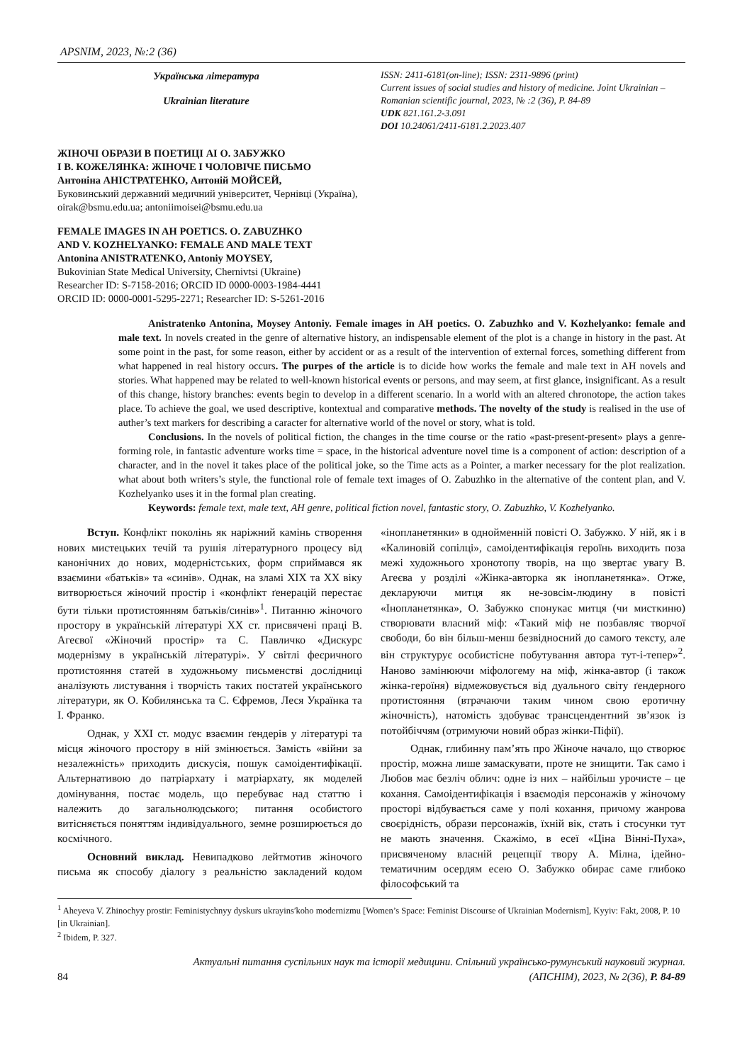APSNIM, 2023, №:2 (36)
Українська література
Ukrainian literature
ISSN: 2411-6181(on-line); ISSN: 2311-9896 (print)
Current issues of social studies and history of medicine. Joint Ukrainian – Romanian scientific journal, 2023, № :2 (36), P. 84-89
UDK 821.161.2-3.091
DOI 10.24061/2411-6181.2.2023.407
ЖІНОЧІ ОБРАЗИ В ПОЕТИЦІ АІ О. ЗАБУЖКО
І В. КОЖЕЛЯНКА: ЖІНОЧЕ І ЧОЛОВІЧЕ ПИСЬМО
Антоніна АНІСТРАТЕНКО, Антоній МОЙСЕЙ,
Буковинський державний медичний університет, Чернівці (Україна),
oirak@bsmu.edu.ua; antoniimoisei@bsmu.edu.ua
FEMALE IMAGES IN AH POETICS. O. ZABUZHKO
AND V. KOZHELYANKO: FEMALE AND MALE TEXT
Antonina ANISTRATENKO, Antoniy MOYSEY,
Bukovinian State Medical University, Chernivtsi (Ukraine)
Researcher ID: S-7158-2016; ORCID ID 0000-0003-1984-4441
ORCID ID: 0000-0001-5295-2271; Researcher ID: S-5261-2016
Anistratenko Antonina, Moysey Antoniy. Female images in AH poetics. O. Zabuzhko and V. Kozhelyanko: female and male text. In novels created in the genre of alternative history, an indispensable element of the plot is a change in history in the past. At some point in the past, for some reason, either by accident or as a result of the intervention of external forces, something different from what happened in real history occurs. The purpes of the article is to dicide how works the female and male text in AH novels and stories. What happened may be related to well-known historical events or persons, and may seem, at first glance, insignificant. As a result of this change, history branches: events begin to develop in a different scenario. In a world with an altered chronotope, the action takes place. To achieve the goal, we used descriptive, kontextual and comparative methods. The novelty of the study is realised in the use of auther’s text markers for describing a caracter for alternative world of the novel or story, what is told.
Conclusions. In the novels of political fiction, the changes in the time course or the ratio «past-present-present» plays a genre-forming role, in fantastic adventure works time = space, in the historical adventure novel time is a component of action: description of a character, and in the novel it takes place of the political joke, so the Time acts as a Pointer, a marker necessary for the plot realization. what about both writers’s style, the functional role of female text images of O. Zabuzhko in the alternative of the content plan, and V. Kozhelyanko uses it in the formal plan creating.
Keywords: female text, male text, AH genre, political fiction novel, fantastic story, O. Zabuzhko, V. Kozhelyanko.
Вступ. Конфлікт поколінь як наріжний камінь створення нових мистецьких течій та рушія літературного процесу від канонічних до нових, модерністських, форм сприймався як взаємини «батьків» та «синів». Однак, на зламі ХІХ та ХХ віку витворюється жіночий простір і «конфлікт ґенерацій перестає бути тільки протистоянням батьків/синів»<sup>1</sup>. Питанню жіночого простору в українській літературі ХХ ст. присвячені праці В. Агеєвої «Жіночий простір» та С. Павличко «Дискурс модернізму в українській літературі». У світлі феєричного протистояння статей в художньому письменстві дослідниці аналізують листування і творчість таких постатей українського літератури, як О. Кобилянська та С. Єфремов, Леся Українка та І. Франко.
Однак, у ХХІ ст. модус взаємин ґендерів у літературі та місця жіночого простору в ній змінюється. Замість «війни за незалежність» приходить дискусія, пошук самоідентифікації. Альтернативою до патріархату і матріархату, як моделей домінування, постає модель, що перебуває над статтю і належить до загальнолюдського; питання особистого витісняється поняттям індивідуального, земне розширюється до космічного.
Основний виклад. Невипадково лейтмотив жіночого письма як способу діалогу з реальністю закладений кодом «інопланетянки» в однойменній повісті О. Забужко. У ній, як і в «Калиновій сопілці», самоідентифікація героїнь виходить поза межі художнього хронотопу творів, на що звертає увагу В. Агеєва у розділі «Жінка-авторка як інопланетянка». Отже, декларуючи митця як не-зовсім-людину в повісті «Інопланетянка», О. Забужко спонукає митця (чи мисткиню) створювати власний міф: «Такий міф не позбавляє творчої свободи, бо він більш-менш безвідносний до самого тексту, але він структурує особистісне побутування автора тут-і-тепер»<sup>2</sup>. Наново замінюючи міфологему на міф, жінка-автор (і також жінка-героїня) відмежовується від дуального світу ґендерного протистояння (втрачаючи таким чином свою еротичну жіночність), натомість здобуває трансцендентний зв’язок із потойбіччям (отримуючи новий образ жінки-Піфії).
Однак, глибинну пам’ять про Жіноче начало, що створює простір, можна лише замаскувати, проте не знищити. Так само і Любов має безліч облич: одне із них – найбільш урочисте – це кохання. Самоідентифікація і взаємодія персонажів у жіночому просторі відбувається саме у полі кохання, причому жанрова своєрідність, образи персонажів, їхній вік, стать і стосунки тут не мають значення. Скажімо, в есеї «Ціна Вінні-Пуха», присвяченому власній рецепції твору А. Мілна, ідейно-тематичним осердям есею О. Забужко обирає саме глибоко філософський та
<sup>1</sup> Aheyeva V. Zhinochyy prostir: Feministychnyy dyskurs ukrayins′koho modernizmu [Women’s Space: Feminist Discourse of Ukrainian Modernism], Kyyiv: Fakt, 2008, P. 10 [in Ukrainian].
<sup>2</sup> Ibidem, P. 327.
84
Актуальні питання суспільних наук та історії медицини. Спільний українсько-румунський науковий журнал.
(АПСНІМ), 2023, № 2(36), P. 84-89